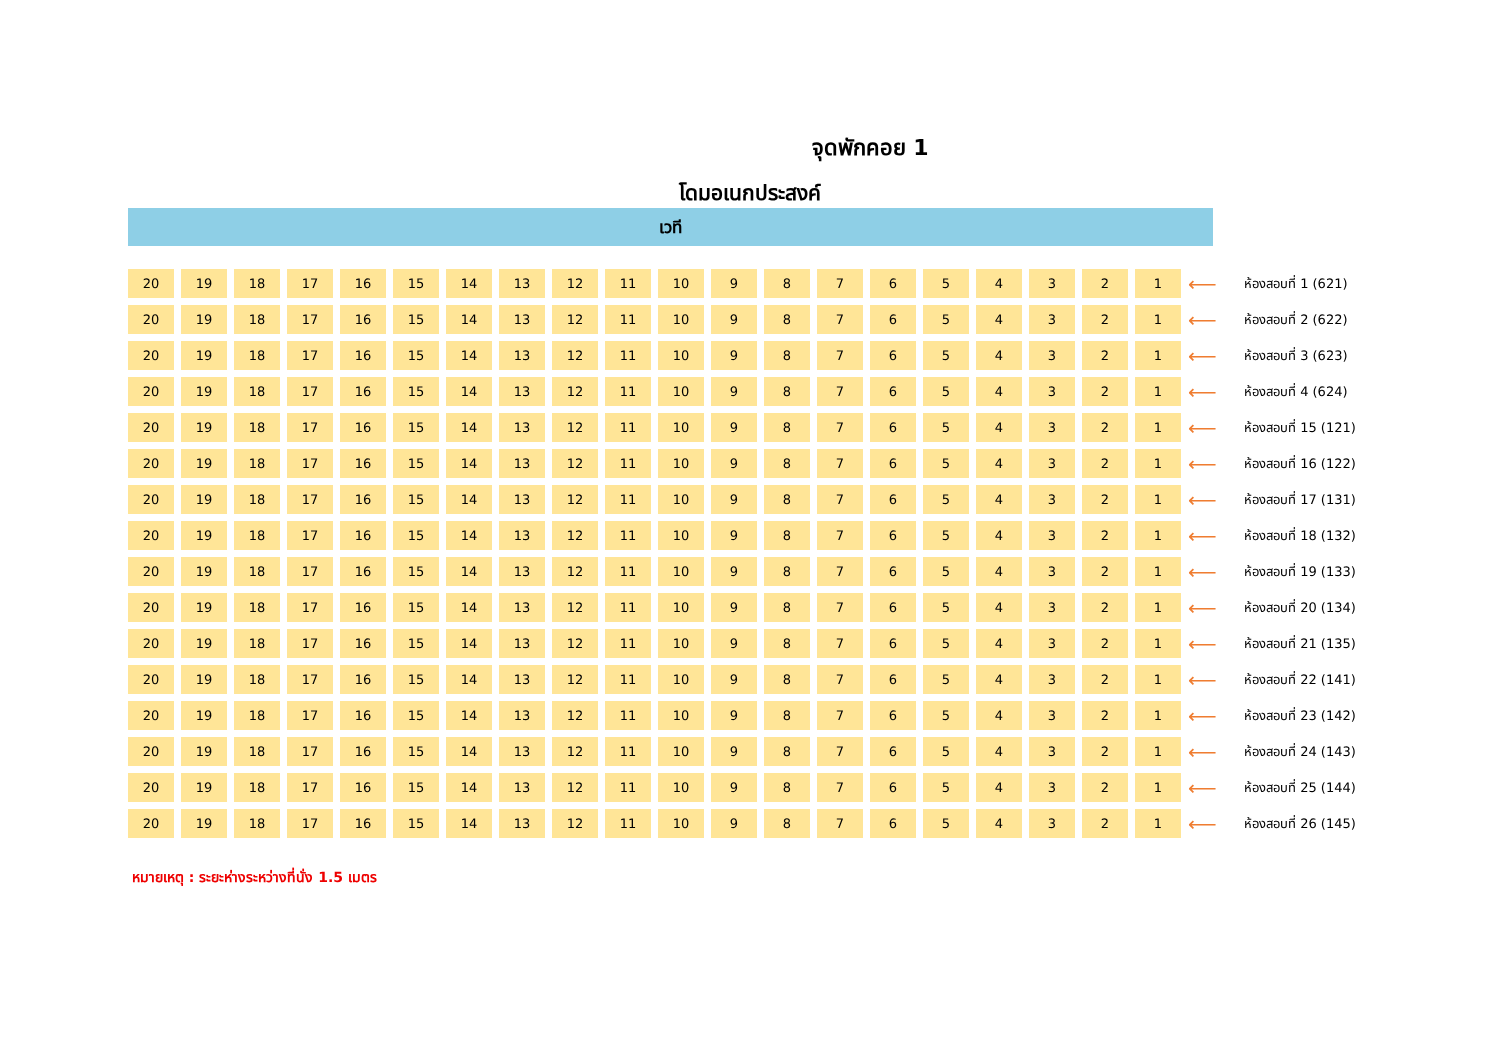จุดพักคอย 1
โดมอเนกประสงค์
เวที
| 20 | 19 | 18 | 17 | 16 | 15 | 14 | 13 | 12 | 11 | 10 | 9 | 8 | 7 | 6 | 5 | 4 | 3 | 2 | 1 | ⟵ | ห้องสอบที่ 1 (621) |
| 20 | 19 | 18 | 17 | 16 | 15 | 14 | 13 | 12 | 11 | 10 | 9 | 8 | 7 | 6 | 5 | 4 | 3 | 2 | 1 | ⟵ | ห้องสอบที่ 2 (622) |
| 20 | 19 | 18 | 17 | 16 | 15 | 14 | 13 | 12 | 11 | 10 | 9 | 8 | 7 | 6 | 5 | 4 | 3 | 2 | 1 | ⟵ | ห้องสอบที่ 3 (623) |
| 20 | 19 | 18 | 17 | 16 | 15 | 14 | 13 | 12 | 11 | 10 | 9 | 8 | 7 | 6 | 5 | 4 | 3 | 2 | 1 | ⟵ | ห้องสอบที่ 4 (624) |
| 20 | 19 | 18 | 17 | 16 | 15 | 14 | 13 | 12 | 11 | 10 | 9 | 8 | 7 | 6 | 5 | 4 | 3 | 2 | 1 | ⟵ | ห้องสอบที่ 15 (121) |
| 20 | 19 | 18 | 17 | 16 | 15 | 14 | 13 | 12 | 11 | 10 | 9 | 8 | 7 | 6 | 5 | 4 | 3 | 2 | 1 | ⟵ | ห้องสอบที่ 16 (122) |
| 20 | 19 | 18 | 17 | 16 | 15 | 14 | 13 | 12 | 11 | 10 | 9 | 8 | 7 | 6 | 5 | 4 | 3 | 2 | 1 | ⟵ | ห้องสอบที่ 17 (131) |
| 20 | 19 | 18 | 17 | 16 | 15 | 14 | 13 | 12 | 11 | 10 | 9 | 8 | 7 | 6 | 5 | 4 | 3 | 2 | 1 | ⟵ | ห้องสอบที่ 18 (132) |
| 20 | 19 | 18 | 17 | 16 | 15 | 14 | 13 | 12 | 11 | 10 | 9 | 8 | 7 | 6 | 5 | 4 | 3 | 2 | 1 | ⟵ | ห้องสอบที่ 19 (133) |
| 20 | 19 | 18 | 17 | 16 | 15 | 14 | 13 | 12 | 11 | 10 | 9 | 8 | 7 | 6 | 5 | 4 | 3 | 2 | 1 | ⟵ | ห้องสอบที่ 20 (134) |
| 20 | 19 | 18 | 17 | 16 | 15 | 14 | 13 | 12 | 11 | 10 | 9 | 8 | 7 | 6 | 5 | 4 | 3 | 2 | 1 | ⟵ | ห้องสอบที่ 21 (135) |
| 20 | 19 | 18 | 17 | 16 | 15 | 14 | 13 | 12 | 11 | 10 | 9 | 8 | 7 | 6 | 5 | 4 | 3 | 2 | 1 | ⟵ | ห้องสอบที่ 22 (141) |
| 20 | 19 | 18 | 17 | 16 | 15 | 14 | 13 | 12 | 11 | 10 | 9 | 8 | 7 | 6 | 5 | 4 | 3 | 2 | 1 | ⟵ | ห้องสอบที่ 23 (142) |
| 20 | 19 | 18 | 17 | 16 | 15 | 14 | 13 | 12 | 11 | 10 | 9 | 8 | 7 | 6 | 5 | 4 | 3 | 2 | 1 | ⟵ | ห้องสอบที่ 24 (143) |
| 20 | 19 | 18 | 17 | 16 | 15 | 14 | 13 | 12 | 11 | 10 | 9 | 8 | 7 | 6 | 5 | 4 | 3 | 2 | 1 | ⟵ | ห้องสอบที่ 25 (144) |
| 20 | 19 | 18 | 17 | 16 | 15 | 14 | 13 | 12 | 11 | 10 | 9 | 8 | 7 | 6 | 5 | 4 | 3 | 2 | 1 | ⟵ | ห้องสอบที่ 26 (145) |
หมายเหตุ : ระยะห่างระหว่างที่นั่ง 1.5 เมตร